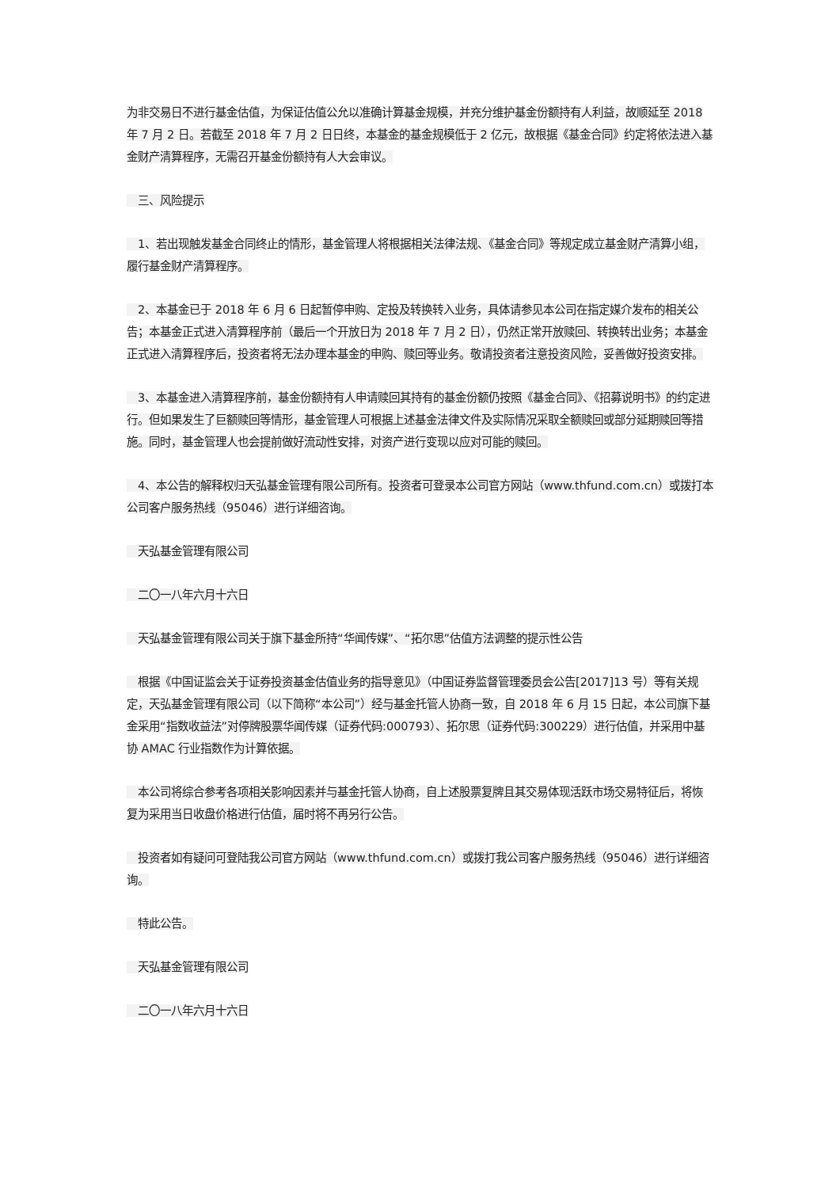为非交易日不进行基金估值，为保证估值公允以准确计算基金规模，并充分维护基金份额持有人利益，故顺延至 2018 年 7 月 2 日。若截至 2018 年 7 月 2 日日终，本基金的基金规模低于 2 亿元，故根据《基金合同》约定将依法进入基金财产清算程序，无需召开基金份额持有人大会审议。
　三、风险提示
　1、若出现触发基金合同终止的情形，基金管理人将根据相关法律法规、《基金合同》等规定成立基金财产清算小组，履行基金财产清算程序。
　2、本基金已于 2018 年 6 月 6 日起暂停申购、定投及转换转入业务，具体请参见本公司在指定媒介发布的相关公告；本基金正式进入清算程序前（最后一个开放日为 2018 年 7 月 2 日），仍然正常开放赎回、转换转出业务；本基金正式进入清算程序后，投资者将无法办理本基金的申购、赎回等业务。敬请投资者注意投资风险，妥善做好投资安排。
　3、本基金进入清算程序前，基金份额持有人申请赎回其持有的基金份额仍按照《基金合同》、《招募说明书》的约定进行。但如果发生了巨额赎回等情形，基金管理人可根据上述基金法律文件及实际情况采取全额赎回或部分延期赎回等措施。同时，基金管理人也会提前做好流动性安排，对资产进行变现以应对可能的赎回。
　4、本公告的解释权归天弘基金管理有限公司所有。投资者可登录本公司官方网站（www.thfund.com.cn）或拨打本公司客户服务热线（95046）进行详细咨询。
　天弘基金管理有限公司
　二〇一八年六月十六日
　天弘基金管理有限公司关于旗下基金所持“华闻传媒”、“拓尔思”估值方法调整的提示性公告
　根据《中国证监会关于证券投资基金估值业务的指导意见》（中国证券监督管理委员会公告[2017]13 号）等有关规定，天弘基金管理有限公司（以下简称“本公司”）经与基金托管人协商一致，自 2018 年 6 月 15 日起，本公司旗下基金采用“指数收益法”对停牌股票华闻传媒（证券代码:000793）、拓尔思（证券代码:300229）进行估值，并采用中基协 AMAC 行业指数作为计算依据。
　本公司将综合参考各项相关影响因素并与基金托管人协商，自上述股票复牌且其交易体现活跃市场交易特征后，将恢复为采用当日收盘价格进行估值，届时将不再另行公告。
　投资者如有疑问可登陆我公司官方网站（www.thfund.com.cn）或拨打我公司客户服务热线（95046）进行详细咨询。
　特此公告。
　天弘基金管理有限公司
　二〇一八年六月十六日